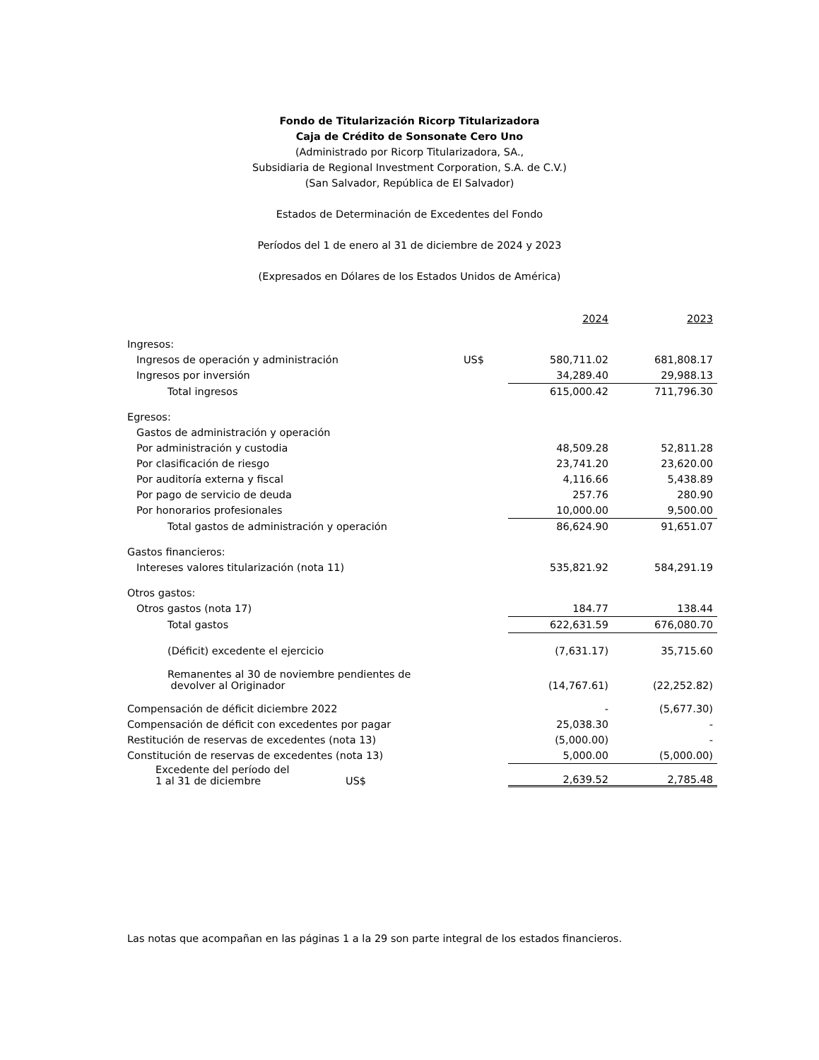Fondo de Titularización Ricorp Titularizadora
Caja de Crédito de Sonsonate Cero Uno
(Administrado por Ricorp Titularizadora, SA.,
Subsidiaria de Regional Investment Corporation, S.A. de C.V.)
(San Salvador, República de El Salvador)
Estados de Determinación de Excedentes del Fondo
Períodos del 1 de enero al 31 de diciembre de 2024 y 2023
(Expresados en Dólares de los Estados Unidos de América)
| | | 2024 | 2023 |
| Ingresos: | | | |
| Ingresos de operación y administración | US$ | 580,711.02 | 681,808.17 |
| Ingresos por inversión | | 34,289.40 | 29,988.13 |
| Total ingresos | | 615,000.42 | 711,796.30 |
| Egresos: | | | |
| Gastos de administración y operación | | | |
| Por administración y custodia | | 48,509.28 | 52,811.28 |
| Por clasificación de riesgo | | 23,741.20 | 23,620.00 |
| Por auditoría externa y fiscal | | 4,116.66 | 5,438.89 |
| Por pago de servicio de deuda | | 257.76 | 280.90 |
| Por honorarios profesionales | | 10,000.00 | 9,500.00 |
| Total gastos de administración y operación | | 86,624.90 | 91,651.07 |
| Gastos financieros: | | | |
| Intereses valores titularización (nota 11) | | 535,821.92 | 584,291.19 |
| Otros gastos: | | | |
| Otros gastos (nota 17) | | 184.77 | 138.44 |
| Total gastos | | 622,631.59 | 676,080.70 |
| (Déficit) excedente el ejercicio | | (7,631.17) | 35,715.60 |
| Remanentes al 30 de noviembre pendientes de devolver al Originador | | (14,767.61) | (22,252.82) |
| Compensación de déficit diciembre 2022 | | - | (5,677.30) |
| Compensación de déficit con excedentes por pagar | | 25,038.30 | - |
| Restitución de reservas de excedentes (nota 13) | | (5,000.00) | - |
| Constitución de reservas de excedentes (nota 13) | | 5,000.00 | (5,000.00) |
| Excedente del período del 1 al 31 de diciembre US$ | | 2,639.52 | 2,785.48 |
Las notas que acompañan en las páginas 1 a la 29 son parte integral de los estados financieros.